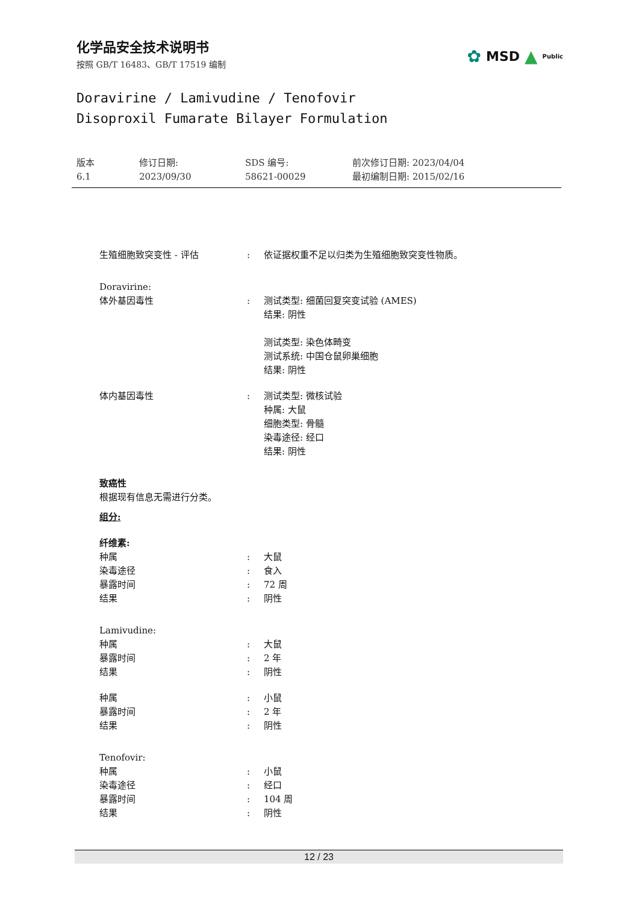化学品安全技术说明书
按照 GB/T 16483、GB/T 17519 编制
✿ MSD ▲ Public
Doravirine / Lamivudine / Tenofovir
Disoproxil Fumarate Bilayer Formulation
版本
6.1
修订日期:
2023/09/30
SDS 编号:
58621-00029
前次修订日期: 2023/04/04
最初编制日期: 2015/02/16
生殖细胞致突变性 - 评估 : 依证据权重不足以归类为生殖细胞致突变性物质。
Doravirine:
体外基因毒性 : 测试类型: 细菌回复突变试验 (AMES)
结果: 阴性
测试类型: 染色体畸变
测试系统: 中国仓鼠卵巢细胞
结果: 阴性
体内基因毒性 : 测试类型: 微核试验
种属: 大鼠
细胞类型: 骨髓
染毒途径: 经口
结果: 阴性
致癌性
根据现有信息无需进行分类。
组分:
纤维素:
种属 : 大鼠
染毒途径 : 食入
暴露时间 : 72 周
结果 : 阴性
Lamivudine:
种属 : 大鼠
暴露时间 : 2 年
结果 : 阴性
种属 : 小鼠
暴露时间 : 2 年
结果 : 阴性
Tenofovir:
种属 : 小鼠
染毒途径 : 经口
暴露时间 : 104 周
结果 : 阴性
12 / 23